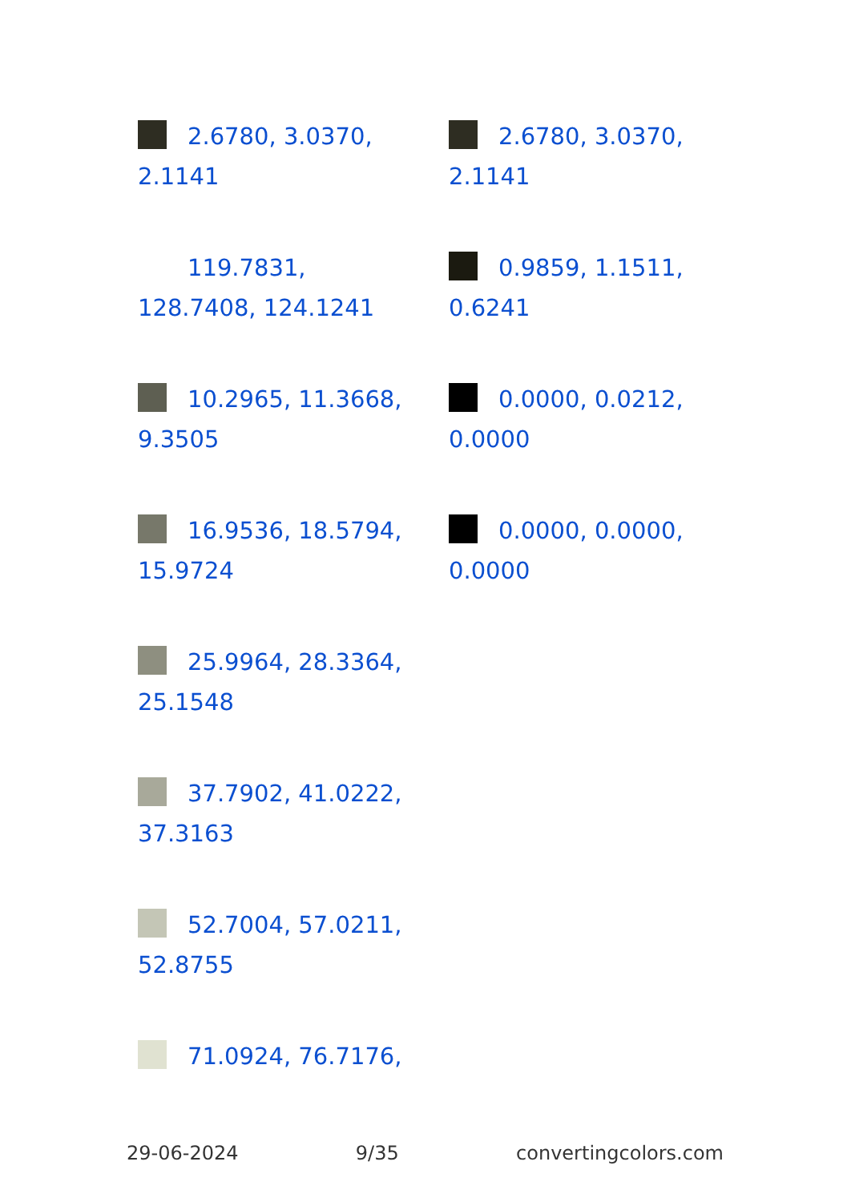2.6780, 3.0370,
2.1141
119.7831,
128.7408, 124.1241
10.2965, 11.3668,
9.3505
16.9536, 18.5794,
15.9724
25.9964, 28.3364,
25.1548
37.7902, 41.0222,
37.3163
52.7004, 57.0211,
52.8755
71.0924, 76.7176,
2.6780, 3.0370,
2.1141
0.9859, 1.1511,
0.6241
0.0000, 0.0212,
0.0000
0.0000, 0.0000,
0.0000
29-06-2024 9/35 convertingcolors.com